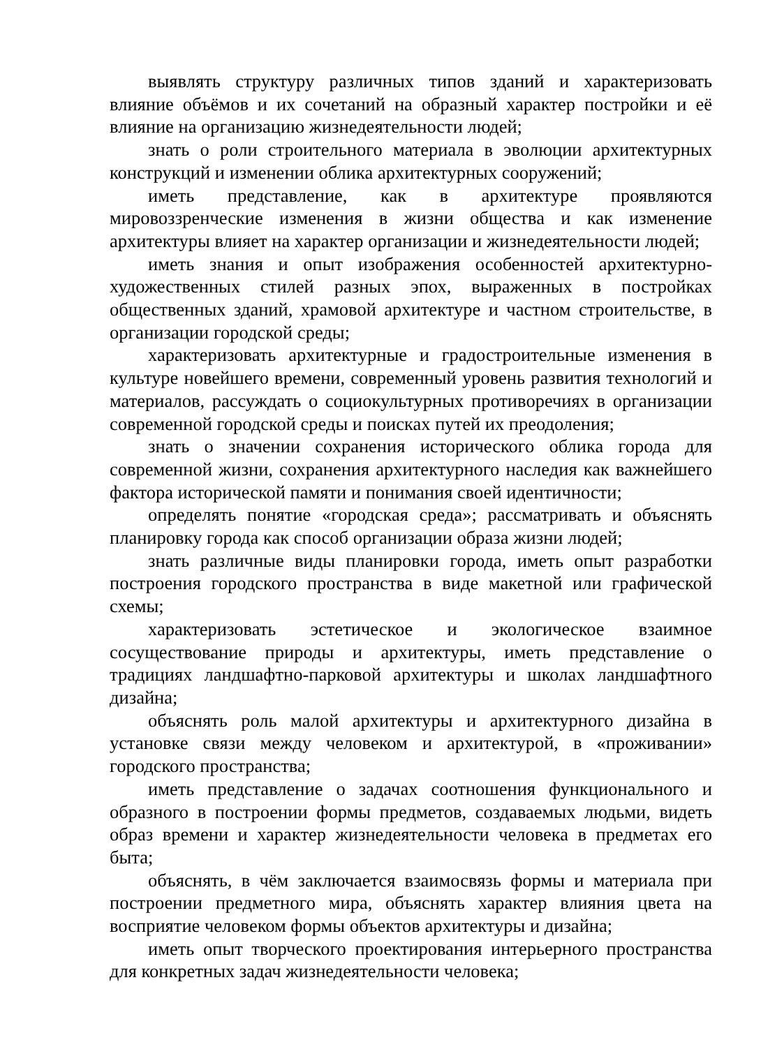выявлять структуру различных типов зданий и характеризовать влияние объёмов и их сочетаний на образный характер постройки и её влияние на организацию жизнедеятельности людей;
знать о роли строительного материала в эволюции архитектурных конструкций и изменении облика архитектурных сооружений;
иметь представление, как в архитектуре проявляются мировоззренческие изменения в жизни общества и как изменение архитектуры влияет на характер организации и жизнедеятельности людей;
иметь знания и опыт изображения особенностей архитектурно-художественных стилей разных эпох, выраженных в постройках общественных зданий, храмовой архитектуре и частном строительстве, в организации городской среды;
характеризовать архитектурные и градостроительные изменения в культуре новейшего времени, современный уровень развития технологий и материалов, рассуждать о социокультурных противоречиях в организации современной городской среды и поисках путей их преодоления;
знать о значении сохранения исторического облика города для современной жизни, сохранения архитектурного наследия как важнейшего фактора исторической памяти и понимания своей идентичности;
определять понятие «городская среда»; рассматривать и объяснять планировку города как способ организации образа жизни людей;
знать различные виды планировки города, иметь опыт разработки построения городского пространства в виде макетной или графической схемы;
характеризовать эстетическое и экологическое взаимное сосуществование природы и архитектуры, иметь представление о традициях ландшафтно-парковой архитектуры и школах ландшафтного дизайна;
объяснять роль малой архитектуры и архитектурного дизайна в установке связи между человеком и архитектурой, в «проживании» городского пространства;
иметь представление о задачах соотношения функционального и образного в построении формы предметов, создаваемых людьми, видеть образ времени и характер жизнедеятельности человека в предметах его быта;
объяснять, в чём заключается взаимосвязь формы и материала при построении предметного мира, объяснять характер влияния цвета на восприятие человеком формы объектов архитектуры и дизайна;
иметь опыт творческого проектирования интерьерного пространства для конкретных задач жизнедеятельности человека;